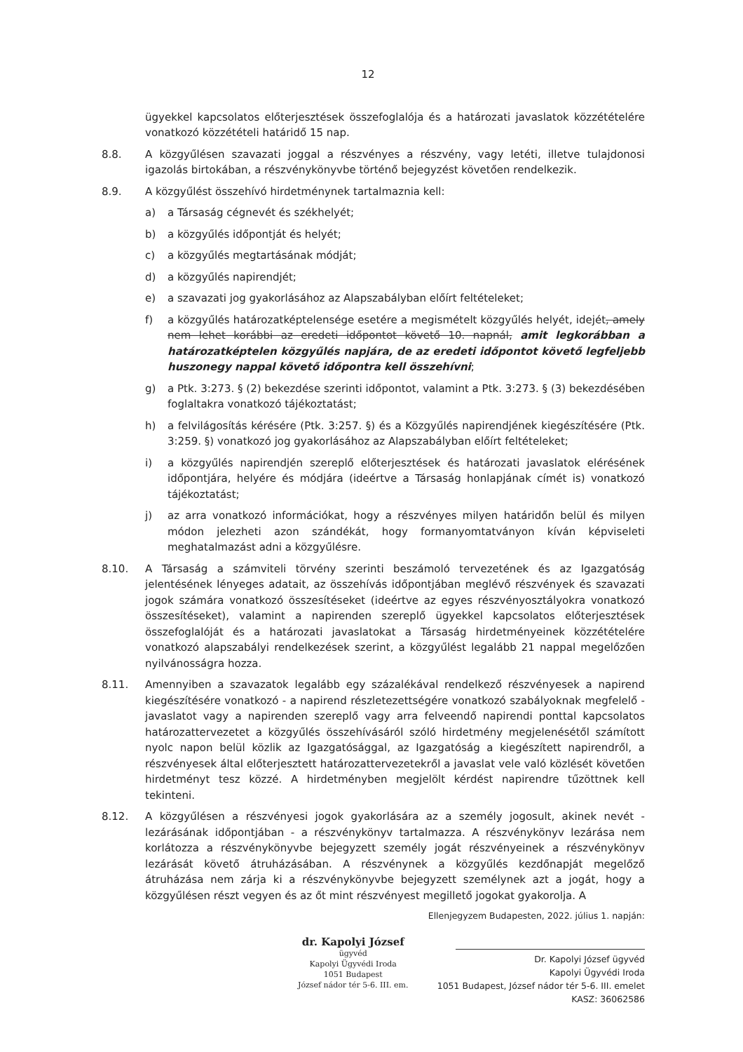12
ügyekkel kapcsolatos előterjesztések összefoglalója és a határozati javaslatok közzétételére vonatkozó közzétételi határidő 15 nap.
8.8. A közgyűlésen szavazati joggal a részvényes a részvény, vagy letéti, illetve tulajdonosi igazolás birtokában, a részvénykönyvbe történő bejegyzést követően rendelkezik.
8.9. A közgyűlést összehívó hirdetménynek tartalmaznia kell:
a) a Társaság cégnevét és székhelyét;
b) a közgyűlés időpontját és helyét;
c) a közgyűlés megtartásának módját;
d) a közgyűlés napirendjét;
e) a szavazati jog gyakorlásához az Alapszabályban előírt feltételeket;
f) a közgyűlés határozatképtelensége esetére a megismételt közgyűlés helyét, idejét, amely nem lehet korábbi az eredeti időpontot követő 10. napnál, amit legkorábban a határozatképtelen közgyűlés napjára, de az eredeti időpontot követő legfeljebb huszonegy nappal követő időpontra kell összehívni;
g) a Ptk. 3:273. § (2) bekezdése szerinti időpontot, valamint a Ptk. 3:273. § (3) bekezdésében foglaltakra vonatkozó tájékoztatást;
h) a felvilágosítás kérésére (Ptk. 3:257. §) és a Közgyűlés napirendjének kiegészítésére (Ptk. 3:259. §) vonatkozó jog gyakorlásához az Alapszabályban előírt feltételeket;
i) a közgyűlés napirendjén szereplő előterjesztések és határozati javaslatok elérésének időpontjára, helyére és módjára (ideértve a Társaság honlapjának címét is) vonatkozó tájékoztatást;
j) az arra vonatkozó információkat, hogy a részvényes milyen határidőn belül és milyen módon jelezheti azon szándékát, hogy formanyomtatványon kíván képviseleti meghatalmazást adni a közgyűlésre.
8.10. A Társaság a számviteli törvény szerinti beszámoló tervezetének és az Igazgatóság jelentésének lényeges adatait, az összehívás időpontjában meglévő részvények és szavazati jogok számára vonatkozó összesítéseket (ideértve az egyes részvényosztályokra vonatkozó összesítéseket), valamint a napirenden szereplő ügyekkel kapcsolatos előterjesztések összefoglalóját és a határozati javaslatokat a Társaság hirdetményeinek közzétételére vonatkozó alapszabályi rendelkezések szerint, a közgyűlést legalább 21 nappal megelőzően nyilvánosságra hozza.
8.11. Amennyiben a szavazatok legalább egy százalékával rendelkező részvényesek a napirend kiegészítésére vonatkozó - a napirend részletezettségére vonatkozó szabályoknak megfelelő - javaslatot vagy a napirenden szereplő vagy arra felveendő napirendi ponttal kapcsolatos határozattervezetet a közgyűlés összehívásáról szóló hirdetmény megjelenésétől számított nyolc napon belül közlik az Igazgatósággal, az Igazgatóság a kiegészített napirendről, a részvényesek által előterjesztett határozattervezetekről a javaslat vele való közlését követően hirdetményt tesz közzé. A hirdetményben megjelölt kérdést napirendre tűzöttnek kell tekinteni.
8.12. A közgyűlésen a részvényesi jogok gyakorlására az a személy jogosult, akinek nevét - lezárásának időpontjában - a részvénykönyv tartalmazza. A részvénykönyv lezárása nem korlátozza a részvénykönyvbe bejegyzett személy jogát részvényeinek a részvénykönyv lezárását követő átruházásában. A részvénynek a közgyűlés kezdőnapját megelőző átruházása nem zárja ki a részvénykönyvbe bejegyzett személynek azt a jogát, hogy a közgyűlésen részt vegyen és az őt mint részvényest megillető jogokat gyakorolja. A
dr. Kapolyi József
ügyvéd
Kapolyi Ügyvédi Iroda
1051 Budapest
József nádor tér 5-6. III. em.
Ellenjegyzem Budapesten, 2022. július 1. napján:
Dr. Kapolyi József ügyvéd
Kapolyi Ügyvédi Iroda
1051 Budapest, József nádor tér 5-6. III. emelet
KASZ: 36062586